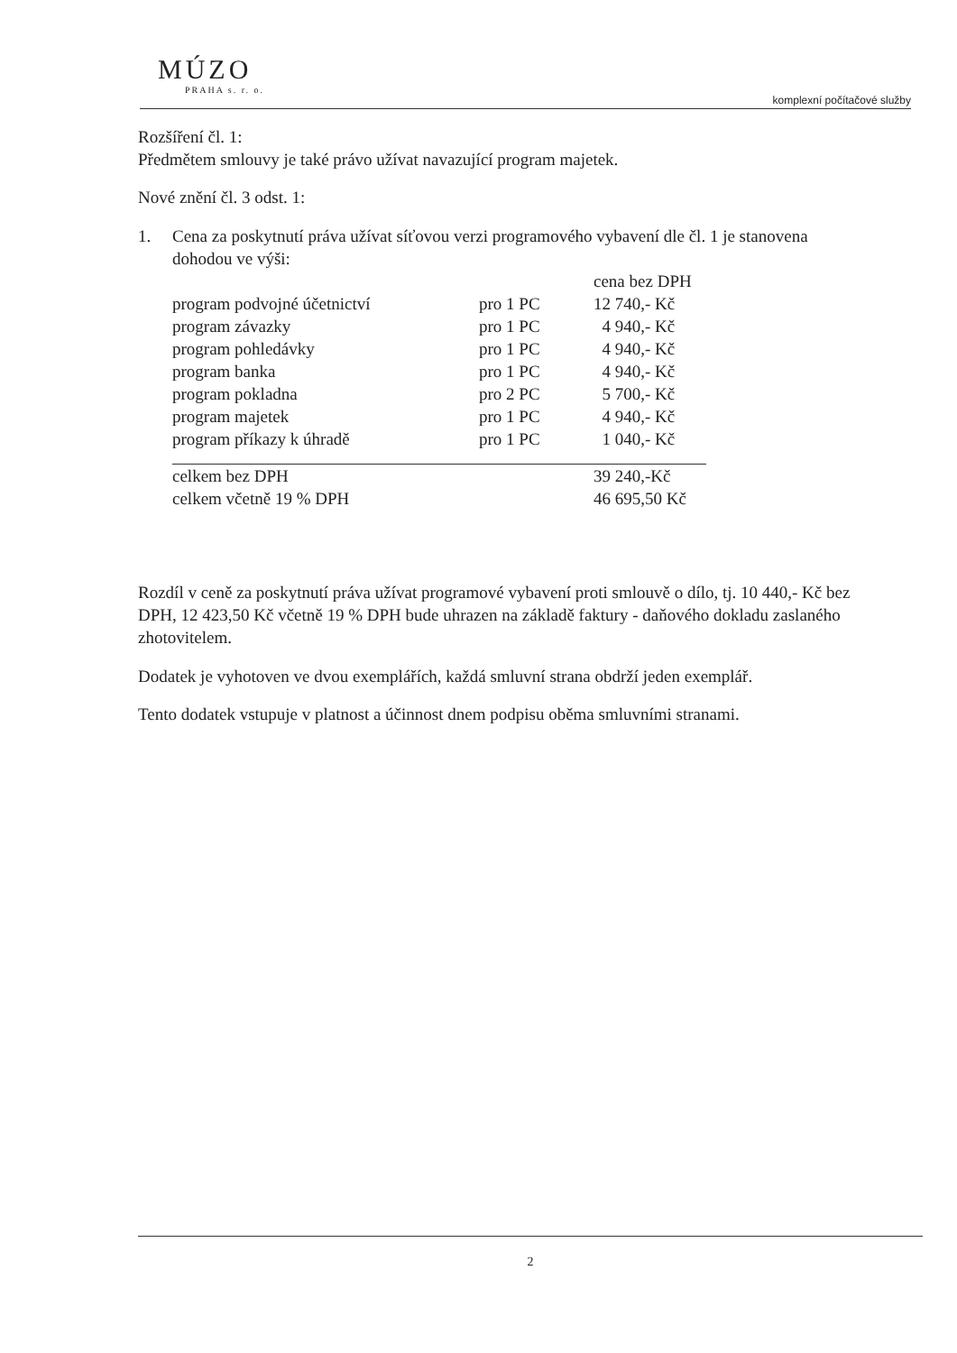MÚZO
PRAHA s. r. o.
komplexní počítačové služby
Rozšíření čl. 1:
Předmětem smlouvy je také právo užívat navazující program majetek.
Nové znění čl. 3 odst. 1:
1. Cena za poskytnutí práva užívat síťovou verzi programového vybavení dle čl. 1 je stanovena dohodou ve výši:
| | | cena bez DPH |
| program podvojné účetnictví | pro 1 PC | 12 740,- Kč |
| program závazky | pro 1 PC | 4 940,- Kč |
| program pohledávky | pro 1 PC | 4 940,- Kč |
| program banka | pro 1 PC | 4 940,- Kč |
| program pokladna | pro 2 PC | 5 700,- Kč |
| program majetek | pro 1 PC | 4 940,- Kč |
| program příkazy k úhradě | pro 1 PC | 1 040,- Kč |
| celkem bez DPH | | 39 240,-Kč |
| celkem včetně 19 % DPH | | 46 695,50 Kč |
Rozdíl v ceně za poskytnutí práva užívat programové vybavení proti smlouvě o dílo, tj. 10 440,- Kč bez DPH, 12 423,50 Kč včetně 19 % DPH bude uhrazen na základě faktury - daňového dokladu zaslaného zhotovitelem.
Dodatek je vyhotoven ve dvou exemplářích, každá smluvní strana obdrží jeden exemplář.
Tento dodatek vstupuje v platnost a účinnost dnem podpisu oběma smluvními stranami.
2